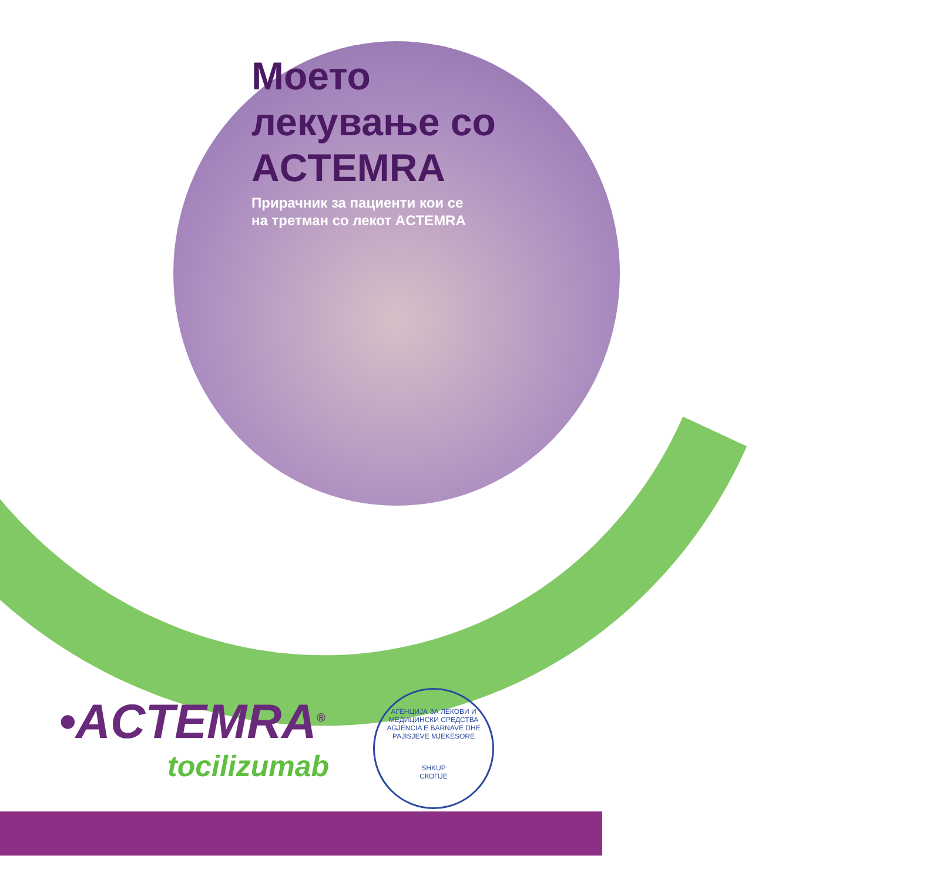Моето
лекување со
ACTEMRA
Прирачник за пациенти кои се
на третман со лекот ACTEMRA
•ACTEMRA<sup>®</sup>
tocilizumab
АГЕНЦИЈА ЗА ЛЕКОВИ И МЕДИЦИНСКИ СРЕДСТВА
AGJENCIA E BARNAVE DHE PAJISJEVE MJEKËSORE
SHKUP
СКОПЈЕ